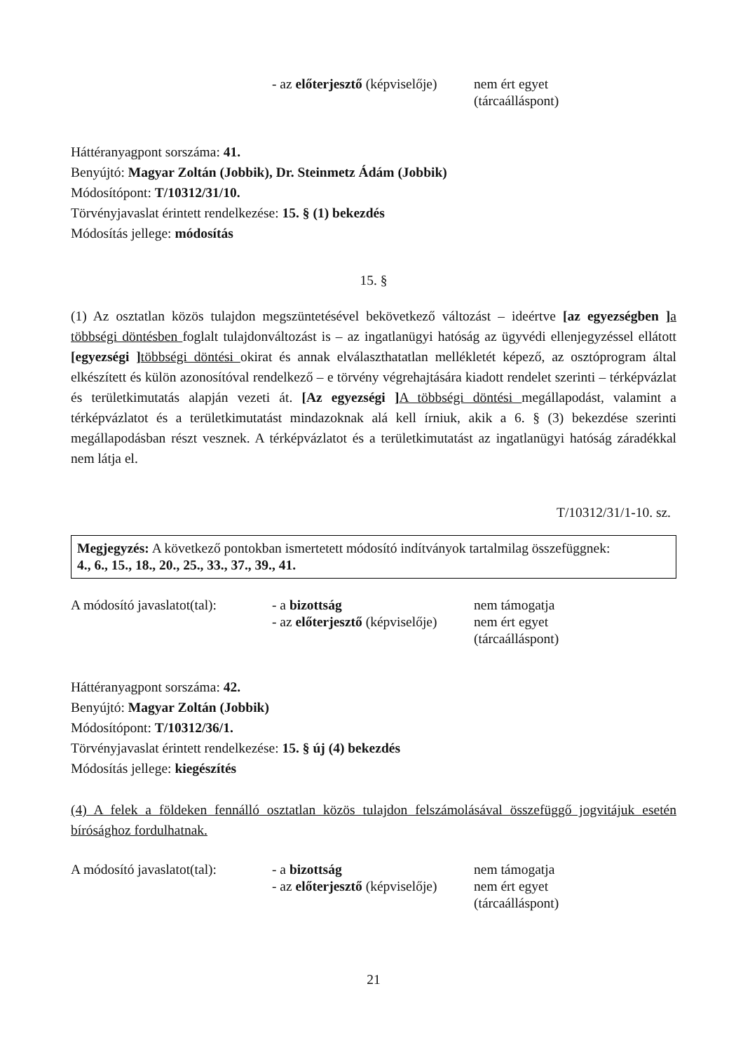| | - az előterjesztő (képviselője) | nem ért egyet (tárcaálláspont) |
Háttéranyagpont sorszáma: 41.
Benyújtó: Magyar Zoltán (Jobbik), Dr. Steinmetz Ádám (Jobbik)
Módosítópont: T/10312/31/10.
Törvényjavaslat érintett rendelkezése: 15. § (1) bekezdés
Módosítás jellege: módosítás
15. §
(1) Az osztatlan közös tulajdon megszüntetésével bekövetkező változást – ideértve [az egyezségben ] a többségi döntésben foglalt tulajdonváltozást is – az ingatlanügyi hatóság az ügyvédi ellenjegyzéssel ellátott [egyezségi ] többségi döntési okirat és annak elválaszthatatlan mellékletét képező, az osztóprogram által elkészített és külön azonosítóval rendelkező – e törvény végrehajtására kiadott rendelet szerinti – térképvázlat és területkimutatás alapján vezeti át. [Az egyezségi ] A többségi döntési megállapodást, valamint a térképvázlatot és a területkimutatást mindazoknak alá kell írniuk, akik a 6. § (3) bekezdése szerinti megállapodásban részt vesznek. A térképvázlatot és a területkimutatást az ingatlanügyi hatóság záradékkal nem látja el.
T/10312/31/1-10. sz.
Megjegyzés: A következő pontokban ismertetett módosító indítványok tartalmilag összefüggnek:
4., 6., 15., 18., 20., 25., 33., 37., 39., 41.
| A módosító javaslatot(tal): | - a bizottság | nem támogatja |
| | - az előterjesztő (képviselője) | nem ért egyet (tárcaálláspont) |
Háttéranyagpont sorszáma: 42.
Benyújtó: Magyar Zoltán (Jobbik)
Módosítópont: T/10312/36/1.
Törvényjavaslat érintett rendelkezése: 15. § új (4) bekezdés
Módosítás jellege: kiegészítés
(4) A felek a földeken fennálló osztatlan közös tulajdon felszámolásával összefüggő jogvitájuk esetén bírósághoz fordulhatnak.
| A módosító javaslatot(tal): | - a bizottság | nem támogatja |
| | - az előterjesztő (képviselője) | nem ért egyet (tárcaálláspont) |
21